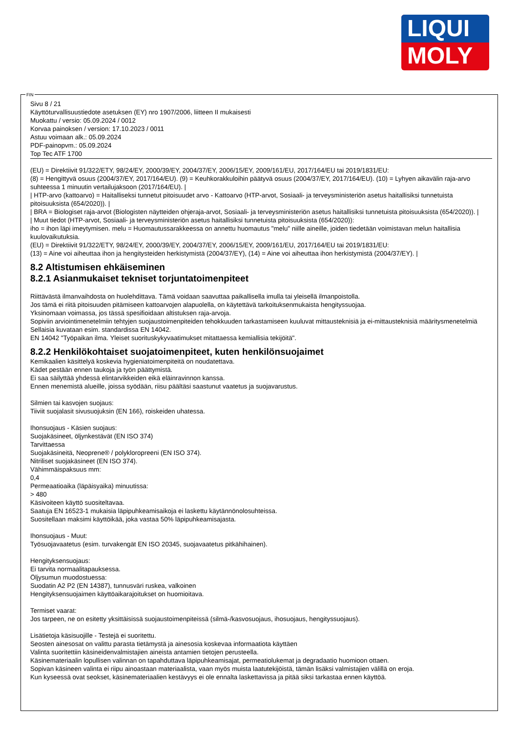LIQUI
MOLY
FIN
Sivu 8 / 21
Käyttöturvallisuustiedote asetuksen (EY) nro 1907/2006, liitteen II mukaisesti
Muokattu / versio: 05.09.2024 / 0012
Korvaa painoksen / version: 17.10.2023 / 0011
Astuu voimaan alk.: 05.09.2024
PDF-painopvm.: 05.09.2024
Top Tec ATF 1700
(EU) = Direktiivit 91/322/ETY, 98/24/EY, 2000/39/EY, 2004/37/EY, 2006/15/EY, 2009/161/EU, 2017/164/EU tai 2019/1831/EU:
(8) = Hengittyvä osuus (2004/37/EY, 2017/164/EU). (9) = Keuhkorakkuloihin päätyvä osuus (2004/37/EY, 2017/164/EU). (10) = Lyhyen aikavälin raja-arvo suhteessa 1 minuutin vertailujaksoon (2017/164/EU). |
| HTP-arvo (kattoarvo) = Haitalliseksi tunnetut pitoisuudet arvo - Kattoarvo (HTP-arvot, Sosiaali- ja terveysministeriön asetus haitallisiksi tunnetuista pitoisuuksista (654/2020)). |
| BRA = Biologiset raja-arvot (Biologisten näytteiden ohjeraja-arvot, Sosiaali- ja terveysministeriön asetus haitallisiksi tunnetuista pitoisuuksista (654/2020)). |
| Muut tiedot (HTP-arvot, Sosiaali- ja terveysministeriön asetus haitallisiksi tunnetuista pitoisuuksista (654/2020)):
iho = ihon läpi imeytymisen. melu = Huomautussarakkeessa on annettu huomautus "melu" niille aineille, joiden tiedetään voimistavan melun haitallisia kuulovaikutuksia.
(EU) = Direktiivit 91/322/ETY, 98/24/EY, 2000/39/EY, 2004/37/EY, 2006/15/EY, 2009/161/EU, 2017/164/EU tai 2019/1831/EU:
(13) = Aine voi aiheuttaa ihon ja hengitysteiden herkistymistä (2004/37/EY), (14) = Aine voi aiheuttaa ihon herkistymistä (2004/37/EY). |
8.2 Altistumisen ehkäiseminen
8.2.1 Asianmukaiset tekniset torjuntatoimenpiteet
Riittävästä ilmanvaihdosta on huolehdittava. Tämä voidaan saavuttaa paikallisella imulla tai yleisellä ilmanpoistolla.
Jos tämä ei riitä pitoisuuden pitämiseen kattoarvojen alapuolella, on käytettävä tarkoituksenmukaista hengityssuojaa.
Yksinomaan voimassa, jos tässä spesifioidaan altistuksen raja-arvoja.
Sopiviin arviointimenetelmiin tehtyjen suojaustoimenpiteiden tehokkuuden tarkastamiseen kuuluvat mittausteknisiä ja ei-mittausteknisiä määritysmenetelmiä
Sellaisia kuvataan esim. standardissa EN 14042.
EN 14042 "Työpaikan ilma. Yleiset suorituskykyvaatimukset mitattaessa kemiallisia tekijöitä".
8.2.2 Henkilökohtaiset suojatoimenpiteet, kuten henkilönsuojaimet
Kemikaalien käsittelyä koskevia hygieniatoimenpiteitä on noudatettava.
Kädet pestään ennen taukoja ja työn päättymistä.
Ei saa säilyttää yhdessä elintarvikkeiden eikä eläinravinnon kanssa.
Ennen menemistä alueille, joissa syödään, riisu päältäsi saastunut vaatetus ja suojavarustus.
Silmien tai kasvojen suojaus:
Tiiviit suojalasit sivusuojuksin (EN 166), roiskeiden uhatessa.
Ihonsuojaus - Käsien suojaus:
Suojakäsineet, öljynkestävät (EN ISO 374)
Tarvittaessa
Suojakäsineitä, Neoprene® / polykloropreeni (EN ISO 374).
Nitriliset suojakäsineet (EN ISO 374).
Vähimmäispaksuus mm:
0,4
Permeaatioaika (läpäisyaika) minuutissa:
> 480
Käsivoiteen käyttö suositeltavaa.
Saatuja EN 16523-1 mukaisia läpipuhkeamisaikoja ei laskettu käytännönolosuhteissa.
Suositellaan maksimi käyttöikää, joka vastaa 50% läpipuhkeamisajasta.
Ihonsuojaus - Muut:
Työsuojavaatetus (esim. turvakengät EN ISO 20345, suojavaatetus pitkähihainen).
Hengityksensuojaus:
Ei tarvita normaalitapauksessa.
Öljysumun muodostuessa:
Suodatin A2 P2 (EN 14387), tunnusväri ruskea, valkoinen
Hengityksensuojaimen käyttöaikarajoitukset on huomioitava.
Termiset vaarat:
Jos tarpeen, ne on esitetty yksittäisissä suojaustoimenpiteissä (silmä-/kasvosuojaus, ihosuojaus, hengityssuojaus).
Lisätietoja käsisuojille - Testejä ei suoritettu.
Seosten ainesosat on valittu parasta tietämystä ja ainesosia koskevaa informaatiota käyttäen
Valinta suoritettiin käsineidenvalmistajien aineista antamien tietojen perusteella.
Käsinemateriaalin lopullisen valinnan on tapahduttava läpipuhkeamisajat, permeatiolukemat ja degradaatio huomioon ottaen.
Sopivan käsineen valinta ei riipu ainoastaan materiaalista, vaan myös muista laatutekijöistä, tämän lisäksi valmistajien välillä on eroja.
Kun kyseessä ovat seokset, käsinemateriaalien kestävyys ei ole ennalta laskettavissa ja pitää siksi tarkastaa ennen käyttöä.